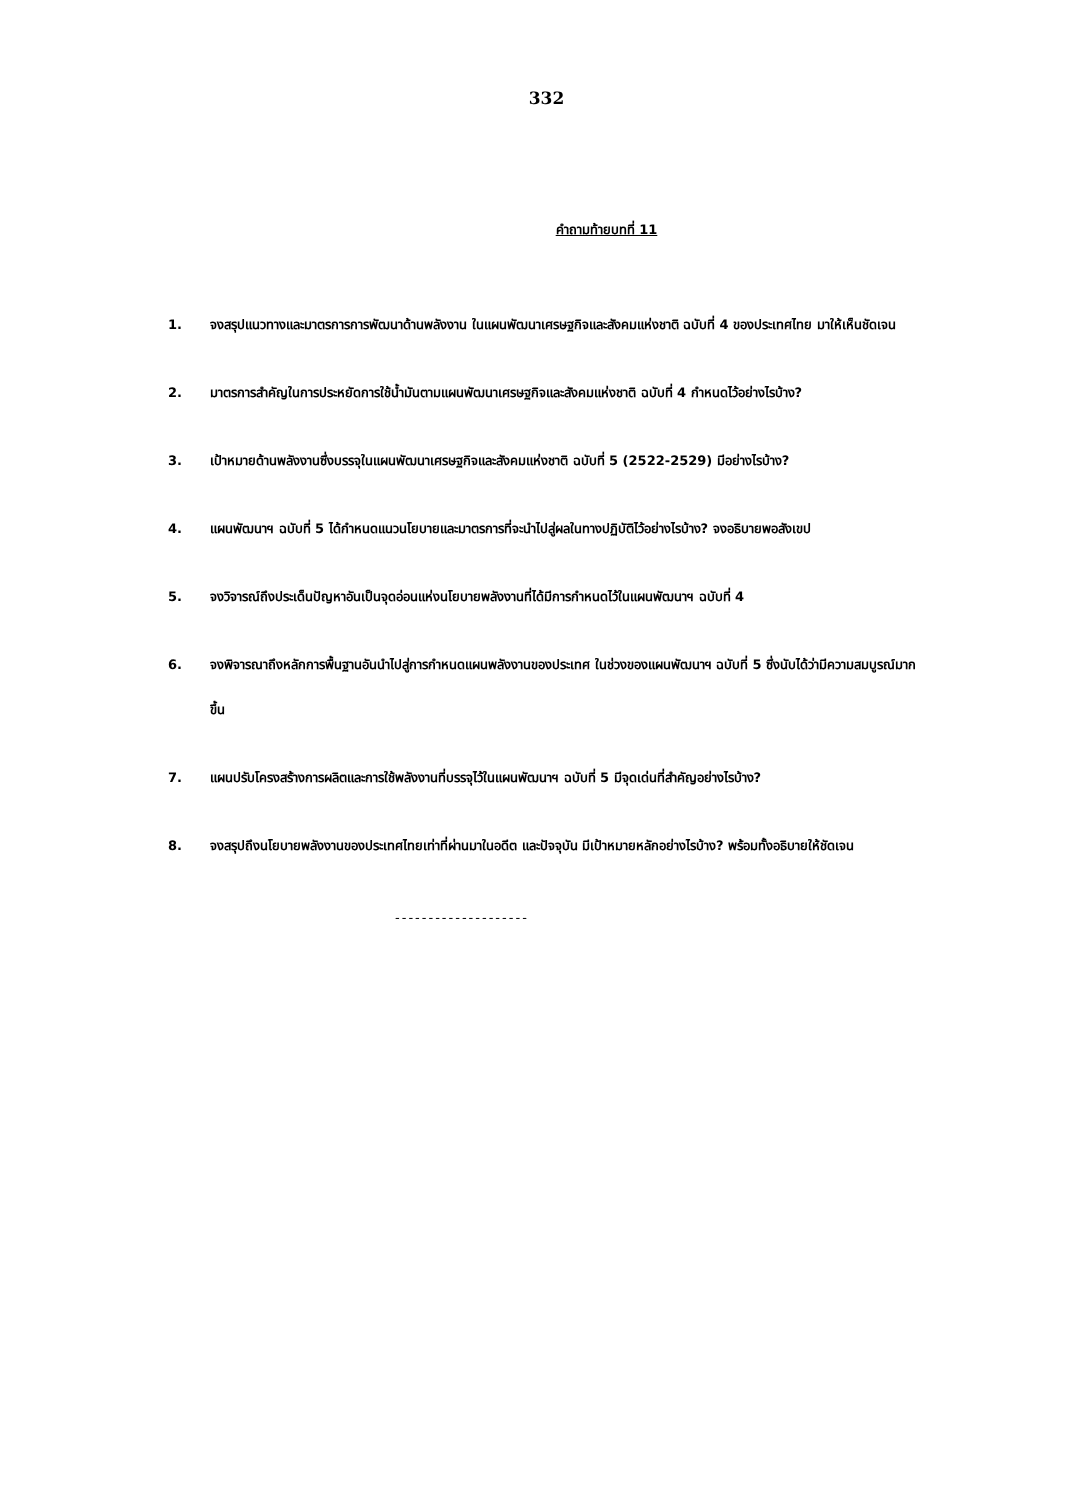332
คำถามท้ายบทที่ 11
1. จงสรุปแนวทางและมาตรการการพัฒนาด้านพลังงาน ในแผนพัฒนาเศรษฐกิจและสังคมแห่งชาติ ฉบับที่ 4 ของประเทศไทย มาให้เห็นชัดเจน
2. มาตรการสำคัญในการประหยัดการใช้น้ำมันตามแผนพัฒนาเศรษฐกิจและสังคมแห่งชาติ ฉบับที่ 4 กำหนดไว้อย่างไรบ้าง?
3. เป้าหมายด้านพลังงานซึ่งบรรจุในแผนพัฒนาเศรษฐกิจและสังคมแห่งชาติ ฉบับที่ 5 (2522-2529) มีอย่างไรบ้าง?
4. แผนพัฒนาฯ ฉบับที่ 5 ได้กำหนดแนวนโยบายและมาตรการที่จะนำไปสู่ผลในทางปฏิบัติไว้อย่างไรบ้าง? จงอธิบายพอสังเขป
5. จงวิจารณ์ถึงประเด็นปัญหาอันเป็นจุดอ่อนแห่งนโยบายพลังงานที่ได้มีการกำหนดไว้ในแผนพัฒนาฯ ฉบับที่ 4
6. จงพิจารณาถึงหลักการพื้นฐานอันนำไปสู่การกำหนดแผนพลังงานของประเทศ ในช่วงของแผนพัฒนาฯ ฉบับที่ 5 ซึ่งนับได้ว่ามีความสมบูรณ์มากขึ้น
7. แผนปรับโครงสร้างการผลิตและการใช้พลังงานที่บรรจุไว้ในแผนพัฒนาฯ ฉบับที่ 5 มีจุดเด่นที่สำคัญอย่างไรบ้าง?
8. จงสรุปถึงนโยบายพลังงานของประเทศไทยเท่าที่ผ่านมาในอดีต และปัจจุบัน มีเป้าหมายหลักอย่างไรบ้าง? พร้อมทั้งอธิบายให้ชัดเจน
--------------------